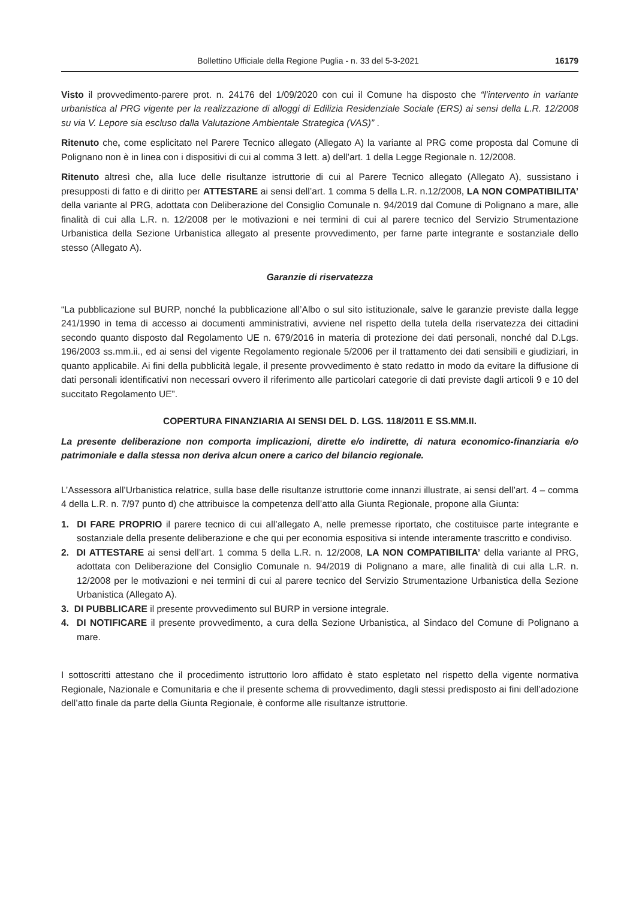Bollettino Ufficiale della Regione Puglia - n. 33 del 5-3-2021 16179
Visto il provvedimento-parere prot. n. 24176 del 1/09/2020 con cui il Comune ha disposto che “l’intervento in variante urbanistica al PRG vigente per la realizzazione di alloggi di Edilizia Residenziale Sociale (ERS) ai sensi della L.R. 12/2008 su via V. Lepore sia escluso dalla Valutazione Ambientale Strategica (VAS)” .
Ritenuto che, come esplicitato nel Parere Tecnico allegato (Allegato A) la variante al PRG come proposta dal Comune di Polignano non è in linea con i dispositivi di cui al comma 3 lett. a) dell’art. 1 della Legge Regionale n. 12/2008.
Ritenuto altresì che, alla luce delle risultanze istruttorie di cui al Parere Tecnico allegato (Allegato A), sussistano i presupposti di fatto e di diritto per ATTESTARE ai sensi dell’art. 1 comma 5 della L.R. n.12/2008, LA NON COMPATIBILITA’ della variante al PRG, adottata con Deliberazione del Consiglio Comunale n. 94/2019 dal Comune di Polignano a mare, alle finalità di cui alla L.R. n. 12/2008 per le motivazioni e nei termini di cui al parere tecnico del Servizio Strumentazione Urbanistica della Sezione Urbanistica allegato al presente provvedimento, per farne parte integrante e sostanziale dello stesso (Allegato A).
Garanzie di riservatezza
“La pubblicazione sul BURP, nonché la pubblicazione all’Albo o sul sito istituzionale, salve le garanzie previste dalla legge 241/1990 in tema di accesso ai documenti amministrativi, avviene nel rispetto della tutela della riservatezza dei cittadini secondo quanto disposto dal Regolamento UE n. 679/2016 in materia di protezione dei dati personali, nonché dal D.Lgs. 196/2003 ss.mm.ii., ed ai sensi del vigente Regolamento regionale 5/2006 per il trattamento dei dati sensibili e giudiziari, in quanto applicabile. Ai fini della pubblicità legale, il presente provvedimento è stato redatto in modo da evitare la diffusione di dati personali identificativi non necessari ovvero il riferimento alle particolari categorie di dati previste dagli articoli 9 e 10 del succitato Regolamento UE”.
COPERTURA FINANZIARIA AI SENSI DEL D. LGS. 118/2011 E SS.MM.II.
La presente deliberazione non comporta implicazioni, dirette e/o indirette, di natura economico-finanziaria e/o patrimoniale e dalla stessa non deriva alcun onere a carico del bilancio regionale.
L’Assessora all’Urbanistica relatrice, sulla base delle risultanze istruttorie come innanzi illustrate, ai sensi dell’art. 4 – comma 4 della L.R. n. 7/97 punto d) che attribuisce la competenza dell’atto alla Giunta Regionale, propone alla Giunta:
1. DI FARE PROPRIO il parere tecnico di cui all’allegato A, nelle premesse riportato, che costituisce parte integrante e sostanziale della presente deliberazione e che qui per economia espositiva si intende interamente trascritto e condiviso.
2. DI ATTESTARE ai sensi dell’art. 1 comma 5 della L.R. n. 12/2008, LA NON COMPATIBILITA’ della variante al PRG, adottata con Deliberazione del Consiglio Comunale n. 94/2019 di Polignano a mare, alle finalità di cui alla L.R. n. 12/2008 per le motivazioni e nei termini di cui al parere tecnico del Servizio Strumentazione Urbanistica della Sezione Urbanistica (Allegato A).
3. DI PUBBLICARE il presente provvedimento sul BURP in versione integrale.
4. DI NOTIFICARE il presente provvedimento, a cura della Sezione Urbanistica, al Sindaco del Comune di Polignano a mare.
I sottoscritti attestano che il procedimento istruttorio loro affidato è stato espletato nel rispetto della vigente normativa Regionale, Nazionale e Comunitaria e che il presente schema di provvedimento, dagli stessi predisposto ai fini dell’adozione dell’atto finale da parte della Giunta Regionale, è conforme alle risultanze istruttorie.